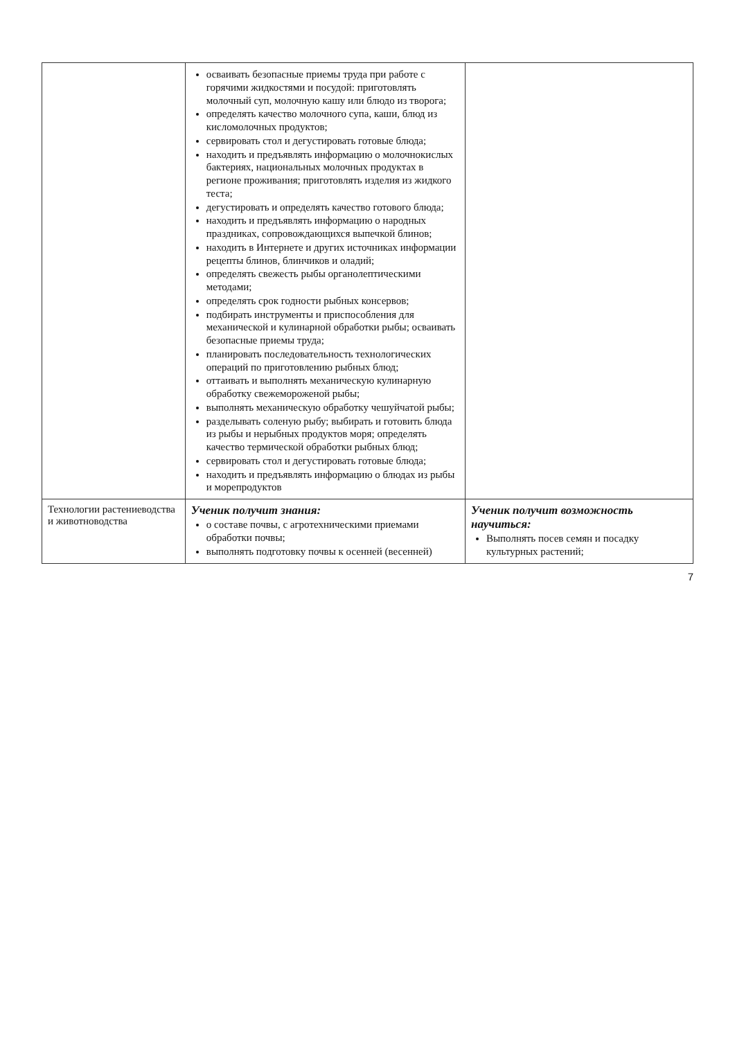| | осваивать безопасные приемы труда при работе с горячими жидкостями и посудой: приготовлять молочный суп, молочную кашу или блюдо из творога; определять качество молочного супа, каши, блюд из кисломолочных продуктов; сервировать стол и дегустировать готовые блюда; находить и предъявлять информацию о молочнокислых бактериях, национальных молочных продуктах в регионе проживания; приготовлять изделия из жидкого теста; дегустировать и определять качество готового блюда; находить и предъявлять информацию о народных праздниках, сопровождающихся выпечкой блинов; находить в Интернете и других источниках информации рецепты блинов, блинчиков и оладий; определять свежесть рыбы органолептическими методами; определять срок годности рыбных консервов; подбирать инструменты и приспособления для механической и кулинарной обработки рыбы; осваивать безопасные приемы труда; планировать последовательность технологических операций по приготовлению рыбных блюд; оттаивать и выполнять механическую кулинарную обработку свежемороженой рыбы; выполнять механическую обработку чешуйчатой рыбы; разделывать соленую рыбу; выбирать и готовить блюда из рыбы и нерыбных продуктов моря; определять качество термической обработки рыбных блюд; сервировать стол и дегустировать готовые блюда; находить и предъявлять информацию о блюдах из рыбы и морепродуктов | |
| Технологии растениеводства и животноводства | Ученик получит знания: о составе почвы, с агротехническими приемами обработки почвы; выполнять подготовку почвы к осенней (весенней) | Ученик получит возможность научиться: Выполнять посев семян и посадку культурных растений; |
7